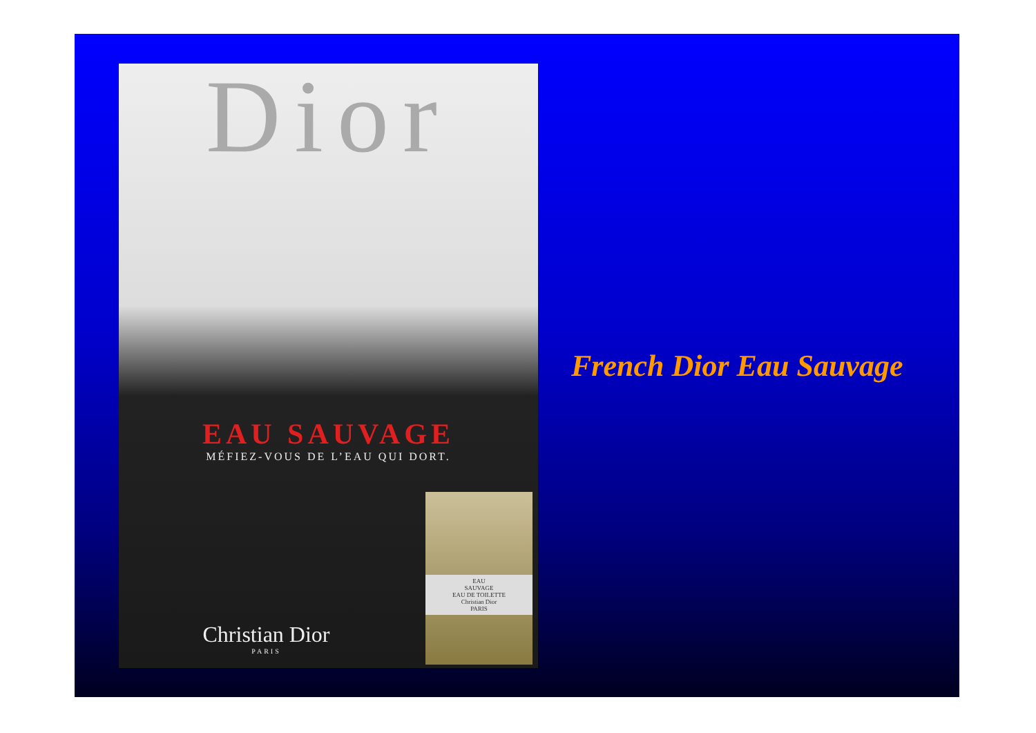Dior
EAU SAUVAGE
MÉFIEZ-VOUS DE L’EAU QUI DORT.
Christian Dior
PARIS
EAU
SAUVAGE
EAU DE TOILETTE
Christian Dior
PARIS
French Dior Eau Sauvage